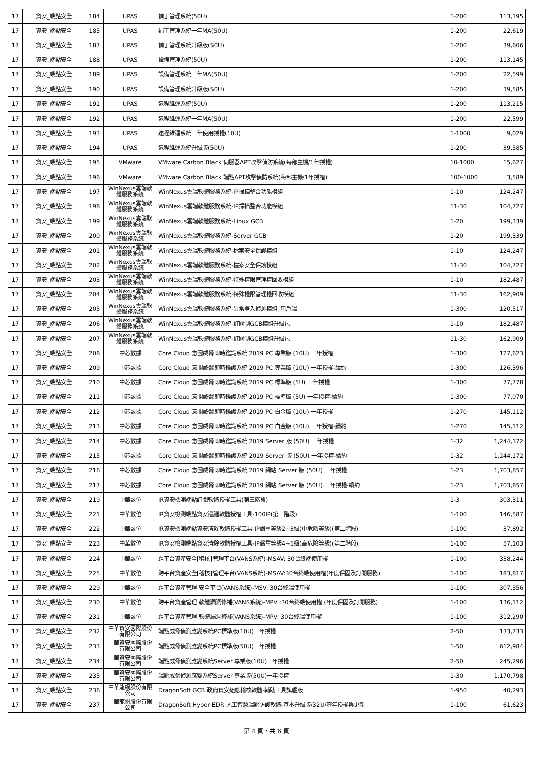| 17 | 資安_端點安全 | 184 | UPAS | 補丁管理系統(50U) | 1-200 | 113,195 |
| 17 | 資安_端點安全 | 185 | UPAS | 補丁管理系統一年MA(50U) | 1-200 | 22,619 |
| 17 | 資安_端點安全 | 187 | UPAS | 補丁管理系統升級版(50U) | 1-200 | 39,606 |
| 17 | 資安_端點安全 | 188 | UPAS | 設備管理系統(50U) | 1-200 | 113,145 |
| 17 | 資安_端點安全 | 189 | UPAS | 設備管理系統一年MA(50U) | 1-200 | 22,599 |
| 17 | 資安_端點安全 | 190 | UPAS | 設備管理系統升級版(50U) | 1-200 | 39,585 |
| 17 | 資安_端點安全 | 191 | UPAS | 遠程維運系統(50U) | 1-200 | 113,215 |
| 17 | 資安_端點安全 | 192 | UPAS | 遠程維運系統一年MA(50U) | 1-200 | 22,599 |
| 17 | 資安_端點安全 | 193 | UPAS | 遠程維運系統一年使用授權(10U) | 1-1000 | 9,029 |
| 17 | 資安_端點安全 | 194 | UPAS | 遠程維運系統升級版(50U) | 1-200 | 39,585 |
| 17 | 資安_端點安全 | 195 | VMware | VMware Carbon Black 伺服器APT攻擊偵防系統(每部主機/1年授權) | 10-1000 | 15,627 |
| 17 | 資安_端點安全 | 196 | VMware | VMware Carbon Black 端點APT攻擊偵防系統(每部主機/1年授權) | 100-1000 | 3,589 |
| 17 | 資安_端點安全 | 197 | WinNexus雲端軟體服務系統 | WinNexus雲端軟體服務系統-IP掃描整合功能模組 | 1-10 | 124,247 |
| 17 | 資安_端點安全 | 198 | WinNexus雲端軟體服務系統 | WinNexus雲端軟體服務系統-IP掃描整合功能模組 | 11-30 | 104,727 |
| 17 | 資安_端點安全 | 199 | WinNexus雲端軟體服務系統 | WinNexus雲端軟體服務系統-Linux GCB | 1-20 | 199,339 |
| 17 | 資安_端點安全 | 200 | WinNexus雲端軟體服務系統 | WinNexus雲端軟體服務系統-Server GCB | 1-20 | 199,339 |
| 17 | 資安_端點安全 | 201 | WinNexus雲端軟體服務系統 | WinNexus雲端軟體服務系統-檔案安全保護模組 | 1-10 | 124,247 |
| 17 | 資安_端點安全 | 202 | WinNexus雲端軟體服務系統 | WinNexus雲端軟體服務系統-檔案安全保護模組 | 11-30 | 104,727 |
| 17 | 資安_端點安全 | 203 | WinNexus雲端軟體服務系統 | WinNexus雲端軟體服務系統-特殊權限管理權回收模組 | 1-10 | 182,487 |
| 17 | 資安_端點安全 | 204 | WinNexus雲端軟體服務系統 | WinNexus雲端軟體服務系統-特殊權限管理權回收模組 | 11-30 | 162,909 |
| 17 | 資安_端點安全 | 205 | WinNexus雲端軟體服務系統 | WinNexus雲端軟體服務系統-異常登入偵測模組_用戶端 | 1-300 | 120,517 |
| 17 | 資安_端點安全 | 206 | WinNexus雲端軟體服務系統 | WinNexus雲端軟體服務系統-訂閱制GCB模組升級包 | 1-10 | 182,487 |
| 17 | 資安_端點安全 | 207 | WinNexus雲端軟體服務系統 | WinNexus雲端軟體服務系統-訂閱制GCB模組升級包 | 11-30 | 162,909 |
| 17 | 資安_端點安全 | 208 | 中芯數據 | Core Cloud 意圖威脅即時鑑識系統 2019 PC 專業版 (10U) 一年授權 | 1-300 | 127,623 |
| 17 | 資安_端點安全 | 209 | 中芯數據 | Core Cloud 意圖威脅即時鑑識系統 2019 PC 專業版 (10U) 一年授權-續約 | 1-300 | 126,396 |
| 17 | 資安_端點安全 | 210 | 中芯數據 | Core Cloud 意圖威脅即時鑑識系統 2019 PC 標準版 (5U) 一年授權 | 1-300 | 77,778 |
| 17 | 資安_端點安全 | 211 | 中芯數據 | Core Cloud 意圖威脅即時鑑識系統 2019 PC 標準版 (5U) 一年授權-續約 | 1-300 | 77,070 |
| 17 | 資安_端點安全 | 212 | 中芯數據 | Core Cloud 意圖威脅即時鑑識系統 2019 PC 白金版 (10U) 一年授權 | 1-270 | 145,112 |
| 17 | 資安_端點安全 | 213 | 中芯數據 | Core Cloud 意圖威脅即時鑑識系統 2019 PC 白金版 (10U) 一年授權-續約 | 1-270 | 145,112 |
| 17 | 資安_端點安全 | 214 | 中芯數據 | Core Cloud 意圖威脅即時鑑識系統 2019 Server 版 (50U) 一年授權 | 1-32 | 1,244,172 |
| 17 | 資安_端點安全 | 215 | 中芯數據 | Core Cloud 意圖威脅即時鑑識系統 2019 Server 版 (50U) 一年授權-續約 | 1-32 | 1,244,172 |
| 17 | 資安_端點安全 | 216 | 中芯數據 | Core Cloud 意圖威脅即時鑑識系統 2019 網站 Server 版 (50U) 一年授權 | 1-23 | 1,703,857 |
| 17 | 資安_端點安全 | 217 | 中芯數據 | Core Cloud 意圖威脅即時鑑識系統 2019 網站 Server 版 (50U) 一年授權-續約 | 1-23 | 1,703,857 |
| 17 | 資安_端點安全 | 219 | 中華數位 | IR資安檢測端點訂閱軟體授權工具(第三階段) | 1-3 | 303,311 |
| 17 | 資安_端點安全 | 221 | 中華數位 | IR資安檢測端點資安巡邏軟體授權工具-100IP(第一階段) | 1-100 | 146,587 |
| 17 | 資安_端點安全 | 222 | 中華數位 | IR資安檢測端點資安清除軟體授權工具-IP嚴重等級2~3級(中危險等級)(第二階段) | 1-100 | 37,892 |
| 17 | 資安_端點安全 | 223 | 中華數位 | IR資安檢測端點資安清除軟體授權工具-IP嚴重等級4~5級(高危險等級)(第二階段) | 1-100 | 57,103 |
| 17 | 資安_端點安全 | 224 | 中華數位 | 跨平台資產安全[稽核]管理平台(VANS系統)-MSAV: 30台終端使用權 | 1-100 | 338,244 |
| 17 | 資安_端點安全 | 225 | 中華數位 | 跨平台資產安全[稽核]管理平台(VANS系統)-MSAV:30台終端使用權(年度保固及訂閱服務) | 1-100 | 183,817 |
| 17 | 資安_端點安全 | 229 | 中華數位 | 跨平台資產管理 安全平台(VANS系統)-MSV: 30台終端使用權 | 1-100 | 307,356 |
| 17 | 資安_端點安全 | 230 | 中華數位 | 跨平台資產管理 軟體漏洞修補(VANS系統)-MPV :30台終端使用權 (年度保固及訂閱服務) | 1-100 | 136,112 |
| 17 | 資安_端點安全 | 231 | 中華數位 | 跨平台資產管理 軟體漏洞修補(VANS系統)-MPV: 30台終端使用權 | 1-100 | 312,290 |
| 17 | 資安_端點安全 | 232 | 中華資安國際股份有限公司 | 端點威脅偵測應變系統PC標準版(10U)一年授權 | 2-50 | 133,733 |
| 17 | 資安_端點安全 | 233 | 中華資安國際股份有限公司 | 端點威脅偵測應變系統PC標準版(50U)一年授權 | 1-50 | 612,984 |
| 17 | 資安_端點安全 | 234 | 中華資安國際股份有限公司 | 端點威脅偵測應變系統Server 專業版(10U)一年授權 | 2-50 | 245,296 |
| 17 | 資安_端點安全 | 235 | 中華資安國際股份有限公司 | 端點威脅偵測應變系統Server 專業版(50U)一年授權 | 1-30 | 1,170,798 |
| 17 | 資安_端點安全 | 236 | 中華龍網股份有限公司 | DragonSoft GCB 政府資安組態稽核軟體-輔助工具旗艦版 | 1-950 | 40,293 |
| 17 | 資安_端點安全 | 237 | 中華龍網股份有限公司 | DragonSoft Hyper EDR 人工智慧端點防護軟體-基本升級版/32U/壹年授權與更新 | 1-100 | 61,623 |
第 4 頁，共 6 頁